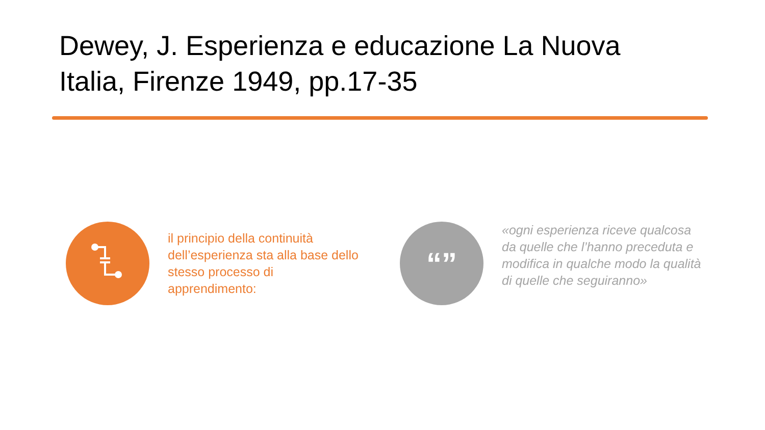Dewey, J. Esperienza e educazione La Nuova Italia, Firenze 1949, pp.17-35
il principio della continuità dell’esperienza sta alla base dello stesso processo di apprendimento:
“”
«ogni esperienza riceve qualcosa da quelle che l’hanno preceduta e modifica in qualche modo la qualità di quelle che seguiranno»